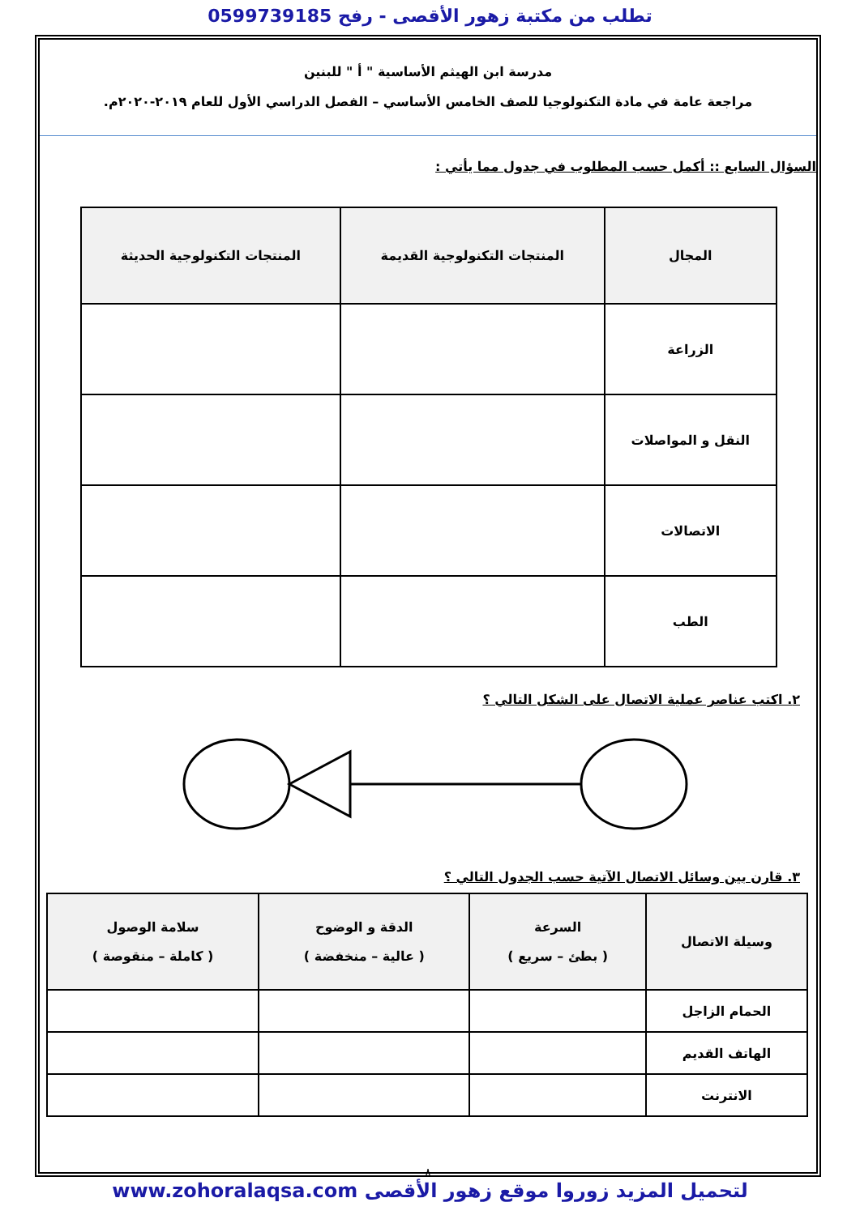تطلب من مكتبة زهور الأقصى - رفح 0599739185
مدرسة ابن الهيثم الأساسية " أ " للبنين
مراجعة عامة في مادة التكنولوجيا للصف الخامس الأساسي – الفصل الدراسي الأول للعام ٢٠١٩-٢٠٢٠م.
السؤال السابع :: أكمل حسب المطلوب في جدول مما يأتي :
| المجال | المنتجات التكنولوجية القديمة | المنتجات التكنولوجية الحديثة |
| --- | --- | --- |
| الزراعة | | |
| النقل و المواصلات | | |
| الاتصالات | | |
| الطب | | |
٢. اكتب عناصر عملية الاتصال على الشكل التالي ؟
٣. قارن بين وسائل الاتصال الآتية حسب الجدول التالي ؟
| وسيلة الاتصال | السرعة ( بطئ – سريع ) | الدقة و الوضوح ( عالية – منخفضة ) | سلامة الوصول ( كاملة – منقوصة ) |
| --- | --- | --- | --- |
| الحمام الزاجل | | | |
| الهاتف القديم | | | |
| الانترنت | | | |
٨
لتحميل المزيد زوروا موقع زهور الأقصى www.zohoralaqsa.com